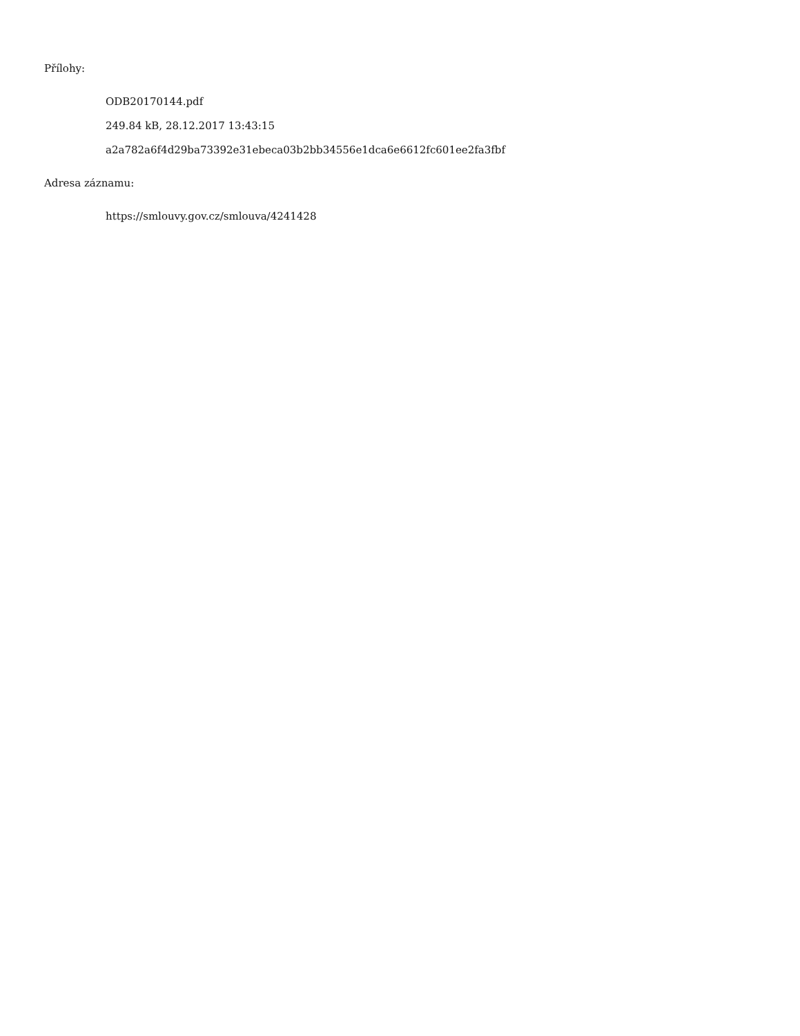Přílohy:
ODB20170144.pdf
249.84 kB, 28.12.2017 13:43:15
a2a782a6f4d29ba73392e31ebeca03b2bb34556e1dca6e6612fc601ee2fa3fbf
Adresa záznamu:
https://smlouvy.gov.cz/smlouva/4241428